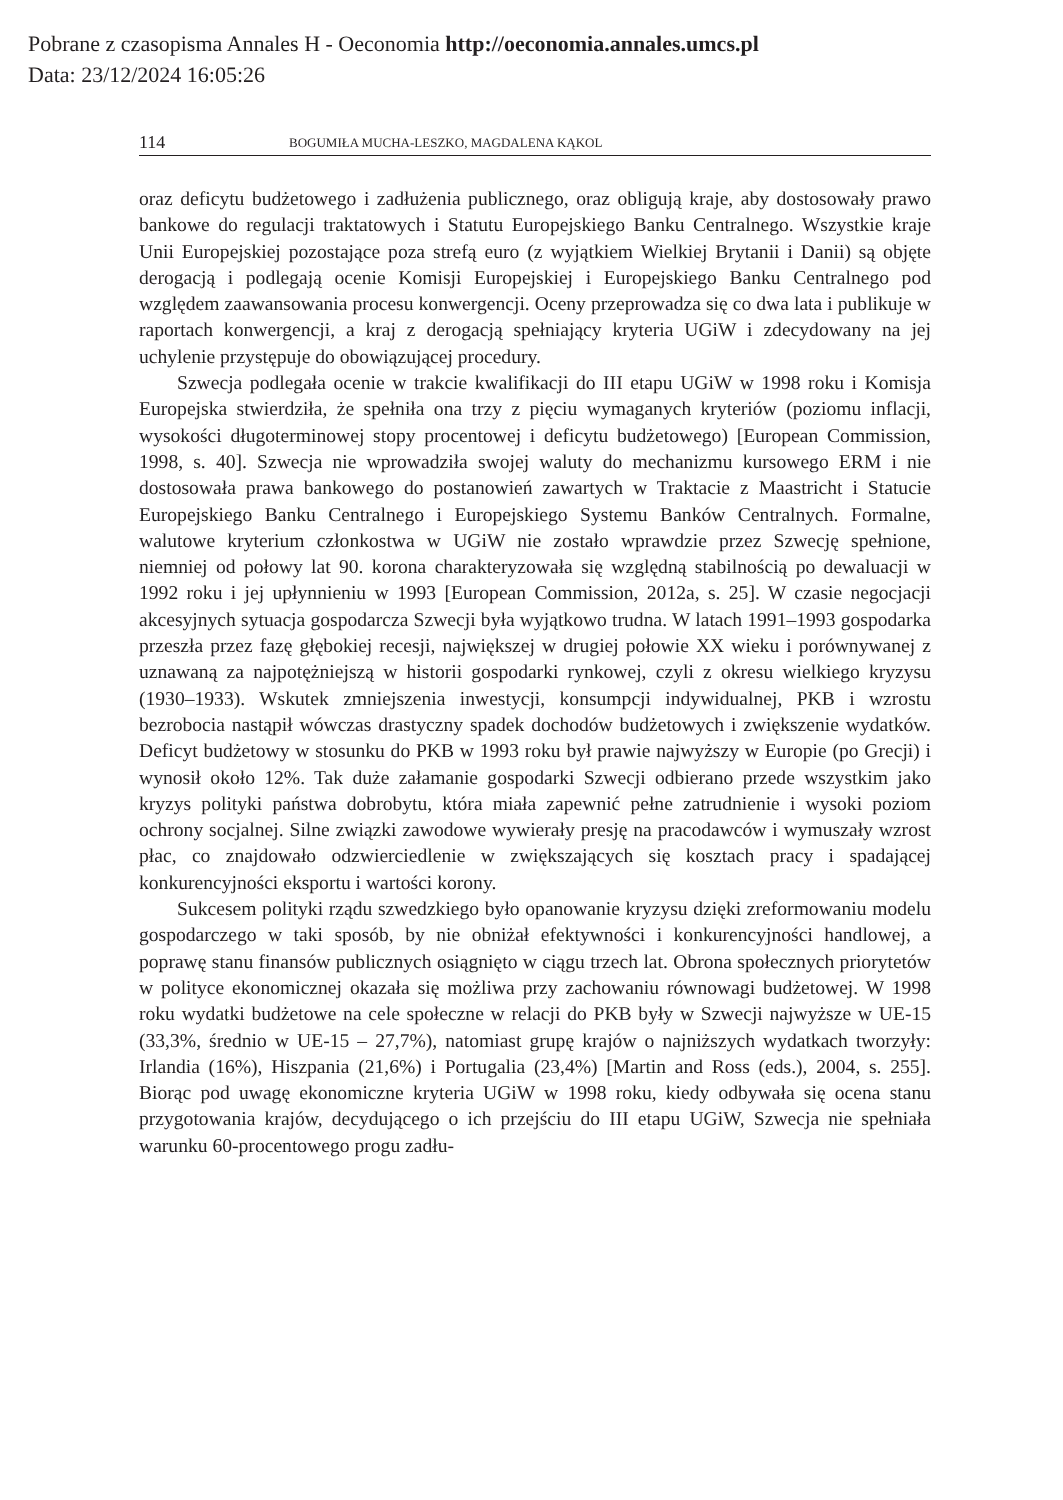Pobrane z czasopisma Annales H - Oeconomia http://oeconomia.annales.umcs.pl
Data: 23/12/2024 16:05:26
114 BOGUMIŁA MUCHA-LESZKO, MAGDALENA KĄKOL
oraz deficytu budżetowego i zadłużenia publicznego, oraz obligują kraje, aby dostosowały prawo bankowe do regulacji traktatowych i Statutu Europejskiego Banku Centralnego. Wszystkie kraje Unii Europejskiej pozostające poza strefą euro (z wyjątkiem Wielkiej Brytanii i Danii) są objęte derogacją i podlegają ocenie Komisji Europejskiej i Europejskiego Banku Centralnego pod względem zaawansowania procesu konwergencji. Oceny przeprowadza się co dwa lata i publikuje w raportach konwergencji, a kraj z derogacją spełniający kryteria UGiW i zdecydowany na jej uchylenie przystępuje do obowiązującej procedury.
Szwecja podlegała ocenie w trakcie kwalifikacji do III etapu UGiW w 1998 roku i Komisja Europejska stwierdziła, że spełniła ona trzy z pięciu wymaganych kryteriów (poziomu inflacji, wysokości długoterminowej stopy procentowej i deficytu budżetowego) [European Commission, 1998, s. 40]. Szwecja nie wprowadziła swojej waluty do mechanizmu kursowego ERM i nie dostosowała prawa bankowego do postanowień zawartych w Traktacie z Maastricht i Statucie Europejskiego Banku Centralnego i Europejskiego Systemu Banków Centralnych. Formalne, walutowe kryterium członkostwa w UGiW nie zostało wprawdzie przez Szwecję spełnione, niemniej od połowy lat 90. korona charakteryzowała się względną stabilnością po dewaluacji w 1992 roku i jej upłynnieniu w 1993 [European Commission, 2012a, s. 25]. W czasie negocjacji akcesyjnych sytuacja gospodarcza Szwecji była wyjątkowo trudna. W latach 1991–1993 gospodarka przeszła przez fazę głębokiej recesji, największej w drugiej połowie XX wieku i porównywanej z uznawaną za najpotężniejszą w historii gospodarki rynkowej, czyli z okresu wielkiego kryzysu (1930–1933). Wskutek zmniejszenia inwestycji, konsumpcji indywidualnej, PKB i wzrostu bezrobocia nastąpił wówczas drastyczny spadek dochodów budżetowych i zwiększenie wydatków. Deficyt budżetowy w stosunku do PKB w 1993 roku był prawie najwyższy w Europie (po Grecji) i wynosił około 12%. Tak duże załamanie gospodarki Szwecji odbierano przede wszystkim jako kryzys polityki państwa dobrobytu, która miała zapewnić pełne zatrudnienie i wysoki poziom ochrony socjalnej. Silne związki zawodowe wywierały presję na pracodawców i wymuszały wzrost płac, co znajdowało odzwierciedlenie w zwiększających się kosztach pracy i spadającej konkurencyjności eksportu i wartości korony.
Sukcesem polityki rządu szwedzkiego było opanowanie kryzysu dzięki zreformowaniu modelu gospodarczego w taki sposób, by nie obniżał efektywności i konkurencyjności handlowej, a poprawę stanu finansów publicznych osiągnięto w ciągu trzech lat. Obrona społecznych priorytetów w polityce ekonomicznej okazała się możliwa przy zachowaniu równowagi budżetowej. W 1998 roku wydatki budżetowe na cele społeczne w relacji do PKB były w Szwecji najwyższe w UE-15 (33,3%, średnio w UE-15 – 27,7%), natomiast grupę krajów o najniższych wydatkach tworzyły: Irlandia (16%), Hiszpania (21,6%) i Portugalia (23,4%) [Martin and Ross (eds.), 2004, s. 255]. Biorąc pod uwagę ekonomiczne kryteria UGiW w 1998 roku, kiedy odbywała się ocena stanu przygotowania krajów, decydującego o ich przejściu do III etapu UGiW, Szwecja nie spełniała warunku 60-procentowego progu zadłu-